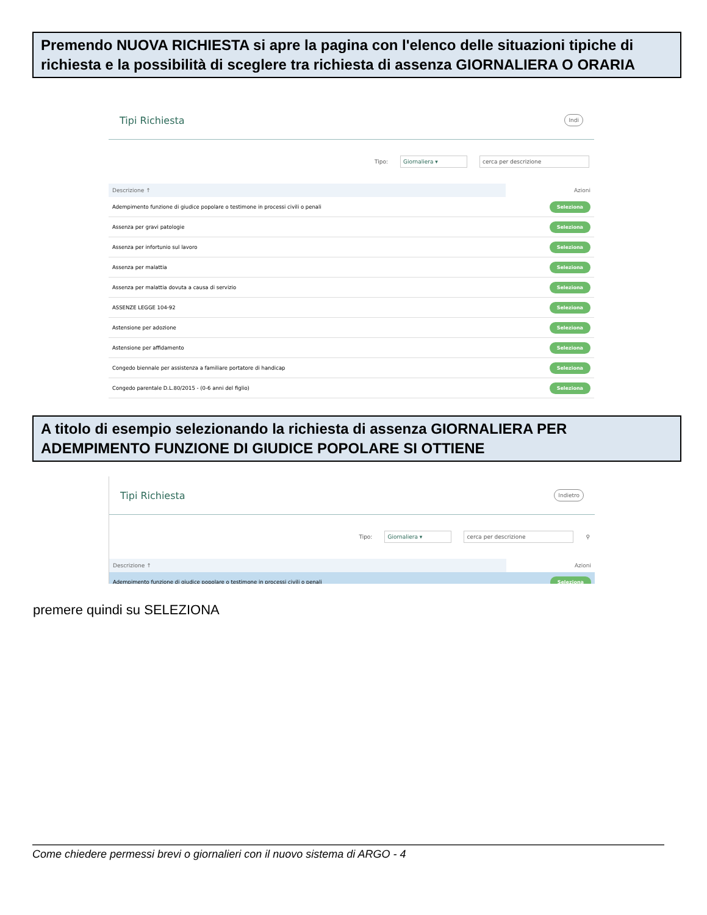Premendo NUOVA RICHIESTA si apre la pagina con l'elenco delle situazioni tipiche di richiesta e la possibilità di sceglere tra richiesta di assenza GIORNALIERA O ORARIA
Tipi Richiesta
Indi
Tipo: Giornaliera ▾ cerca per descrizione
| Descrizione ↑ | Azioni |
| --- | --- |
| Adempimento funzione di giudice popolare o testimone in processi civili o penali | Seleziona |
| Assenza per gravi patologie | Seleziona |
| Assenza per infortunio sul lavoro | Seleziona |
| Assenza per malattia | Seleziona |
| Assenza per malattia dovuta a causa di servizio | Seleziona |
| ASSENZE LEGGE 104-92 | Seleziona |
| Astensione per adozione | Seleziona |
| Astensione per affidamento | Seleziona |
| Congedo biennale per assistenza a familiare portatore di handicap | Seleziona |
| Congedo parentale D.L.80/2015 - (0-6 anni del figlio) | Seleziona |
A titolo di esempio selezionando la richiesta di assenza GIORNALIERA PER ADEMPIMENTO FUNZIONE DI GIUDICE POPOLARE SI OTTIENE
Tipi Richiesta
Indietro
Tipo: Giornaliera ▾ cerca per descrizione ⚲
| Descrizione ↑ | Azioni |
| --- | --- |
| Adempimento funzione di giudice popolare o testimone in processi civili o penali | Seleziona |
premere quindi su SELEZIONA
Come chiedere permessi brevi o giornalieri con il nuovo sistema di ARGO - 4